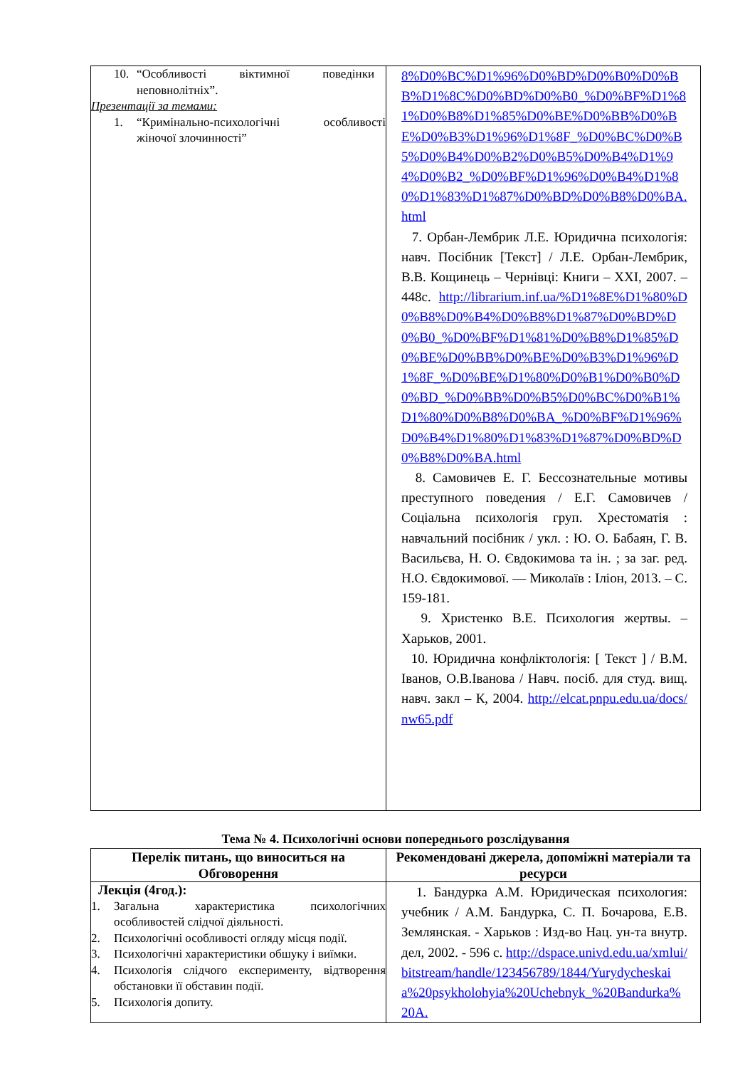| 10. “Особливості віктимної поведінки неповнолітніх”. Презентації за темами: 1. “Кримінально-психологічні особливості жіночої злочинності” | 8%D0%BC%D1%96%D0%BD%D0%B0%D0%BB%D1%8C%D0%BD%D0%B0_%D0%BF%D1%81%D0%B8%D1%85%D0%BE%D0%BB%D0%BE%D0%B3%D1%96%D1%8F_%D0%BC%D0%B5%D0%B4%D0%B2%D0%B5%D0%B4%D1%94%D0%B2_%D0%BF%D1%96%D0%B4%D1%80%D1%83%D1%87%D0%BD%D0%B8%D0%BA.html 7. Орбан-Лембрик Л.Е. Юридична психологія: навч. Посібник [Текст] / Л.Е. Орбан-Лембрик, В.В. Кощинець – Чернівці: Книги – XXI, 2007. – 448с. http://librarium.inf.ua/%D1%8E%D1%80%D0%B8%D0%B4%D0%B8%D1%87%D0%BD%D0%B0_%D0%BF%D1%81%D0%B8%D1%85%D0%BE%D0%BB%D0%BE%D0%B3%D1%96%D1%8F_%D0%BE%D1%80%D0%B1%D0%B0%D0%BD_%D0%BB%D0%B5%D0%BC%D0%B1%D1%80%D0%B8%D0%BA_%D0%BF%D1%96%D0%B4%D1%80%D1%83%D1%87%D0%BD%D0%B8%D0%BA.html 8. Самовичев Е. Г. Бессознательные мотивы преступного поведения / Е.Г. Самовичев / Соціальна психологія груп. Хрестоматія : навчальний посібник / укл. : Ю. О. Бабаян, Г. В. Васильєва, Н. О. Євдокимова та ін. ; за заг. ред. Н.О. Євдокимової. — Миколаїв : Іліон, 2013. – С. 159-181. 9. Христенко В.Е. Психология жертвы. – Харьков, 2001. 10. Юридична конфліктологія: [ Текст ] / В.М. Іванов, О.В.Іванова / Навч. посіб. для студ. вищ. навч. закл – К, 2004. http://elcat.pnpu.edu.ua/docs/nw65.pdf |
Тема № 4. Психологічні основи попереднього розслідування
| Перелік питань, що виноситься на Обговорення | Рекомендовані джерела, допоміжні матеріали та ресурси |
| --- | --- |
| Лекція (4год.): 1. Загальна характеристика психологічних особливостей слідчої діяльності. 2. Психологічні особливості огляду місця події. 3. Психологічні характеристики обшуку і виїмки. 4. Психологія слідчого експерименту, відтворення обстановки її обставин події. 5. Психологія допиту. | 1. Бандурка А.М. Юридическая психология: учебник / А.М. Бандурка, С. П. Бочарова, Е.В. Землянская. - Харьков : Изд-во Нац. ун-та внутр. дел, 2002. - 596 с. http://dspace.univd.edu.ua/xmlui/bitstream/handle/123456789/1844/Yurydycheskaia%20psykholohyia%20Uchebnyk_%20Bandurka%20A. |